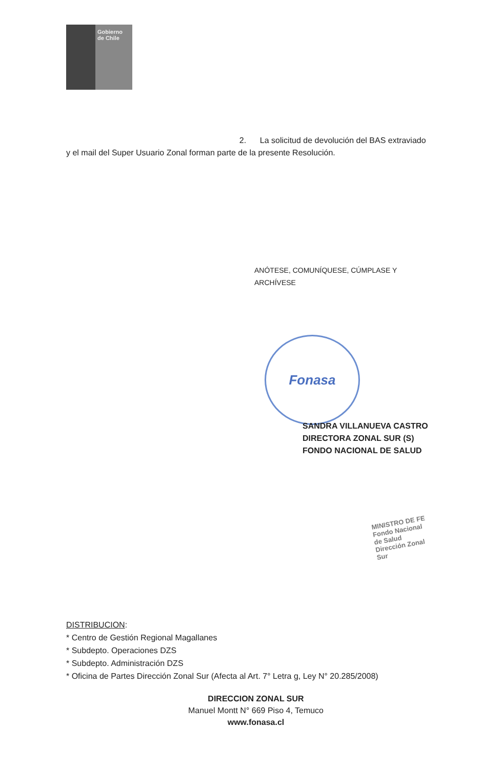Gobierno
de Chile
2. La solicitud de devolución del BAS extraviado y el mail del Super Usuario Zonal forman parte de la presente Resolución.
ANÓTESE, COMUNÍQUESE, CÚMPLASE Y ARCHÍVESE
Fonasa
SANDRA VILLANUEVA CASTRO
DIRECTORA ZONAL SUR (S)
FONDO NACIONAL DE SALUD
MINISTRO DE FE
Fondo Nacional de Salud
Dirección Zonal Sur
DISTRIBUCION:
* Centro de Gestión Regional Magallanes
* Subdepto. Operaciones DZS
* Subdepto. Administración DZS
* Oficina de Partes Dirección Zonal Sur (Afecta al Art. 7° Letra g, Ley N° 20.285/2008)
DIRECCION ZONAL SUR
Manuel Montt N° 669 Piso 4, Temuco
www.fonasa.cl